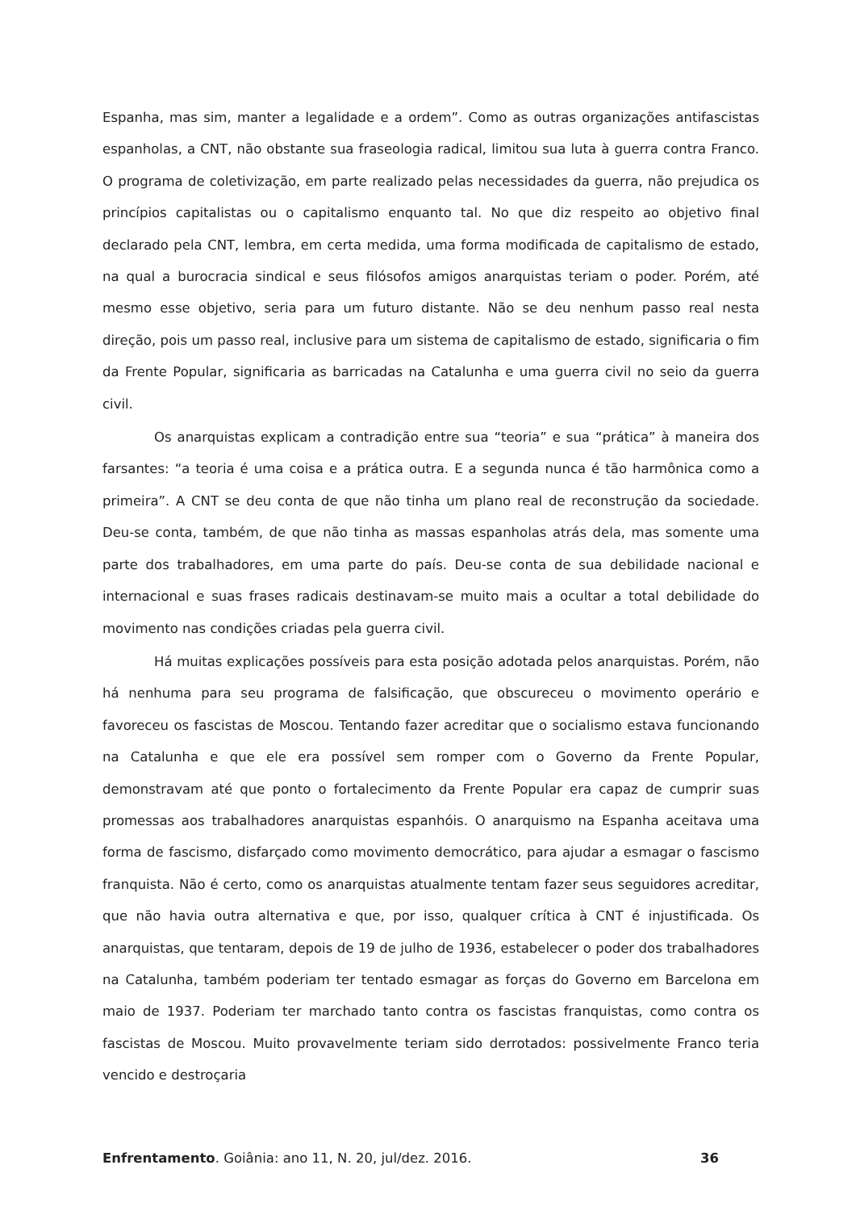Espanha, mas sim, manter a legalidade e a ordem”. Como as outras organizações antifascistas espanholas, a CNT, não obstante sua fraseologia radical, limitou sua luta à guerra contra Franco. O programa de coletivização, em parte realizado pelas necessidades da guerra, não prejudica os princípios capitalistas ou o capitalismo enquanto tal. No que diz respeito ao objetivo final declarado pela CNT, lembra, em certa medida, uma forma modificada de capitalismo de estado, na qual a burocracia sindical e seus filósofos amigos anarquistas teriam o poder. Porém, até mesmo esse objetivo, seria para um futuro distante. Não se deu nenhum passo real nesta direção, pois um passo real, inclusive para um sistema de capitalismo de estado, significaria o fim da Frente Popular, significaria as barricadas na Catalunha e uma guerra civil no seio da guerra civil.
Os anarquistas explicam a contradição entre sua “teoria” e sua “prática” à maneira dos farsantes: “a teoria é uma coisa e a prática outra. E a segunda nunca é tão harmônica como a primeira”. A CNT se deu conta de que não tinha um plano real de reconstrução da sociedade. Deu-se conta, também, de que não tinha as massas espanholas atrás dela, mas somente uma parte dos trabalhadores, em uma parte do país. Deu-se conta de sua debilidade nacional e internacional e suas frases radicais destinavam-se muito mais a ocultar a total debilidade do movimento nas condições criadas pela guerra civil.
Há muitas explicações possíveis para esta posição adotada pelos anarquistas. Porém, não há nenhuma para seu programa de falsificação, que obscureceu o movimento operário e favoreceu os fascistas de Moscou. Tentando fazer acreditar que o socialismo estava funcionando na Catalunha e que ele era possível sem romper com o Governo da Frente Popular, demonstravam até que ponto o fortalecimento da Frente Popular era capaz de cumprir suas promessas aos trabalhadores anarquistas espanhóis. O anarquismo na Espanha aceitava uma forma de fascismo, disfarçado como movimento democrático, para ajudar a esmagar o fascismo franquista. Não é certo, como os anarquistas atualmente tentam fazer seus seguidores acreditar, que não havia outra alternativa e que, por isso, qualquer crítica à CNT é injustificada. Os anarquistas, que tentaram, depois de 19 de julho de 1936, estabelecer o poder dos trabalhadores na Catalunha, também poderiam ter tentado esmagar as forças do Governo em Barcelona em maio de 1937. Poderiam ter marchado tanto contra os fascistas franquistas, como contra os fascistas de Moscou. Muito provavelmente teriam sido derrotados: possivelmente Franco teria vencido e destroçaria
Enfrentamento. Goiânia: ano 11, N. 20, jul/dez. 2016. 36